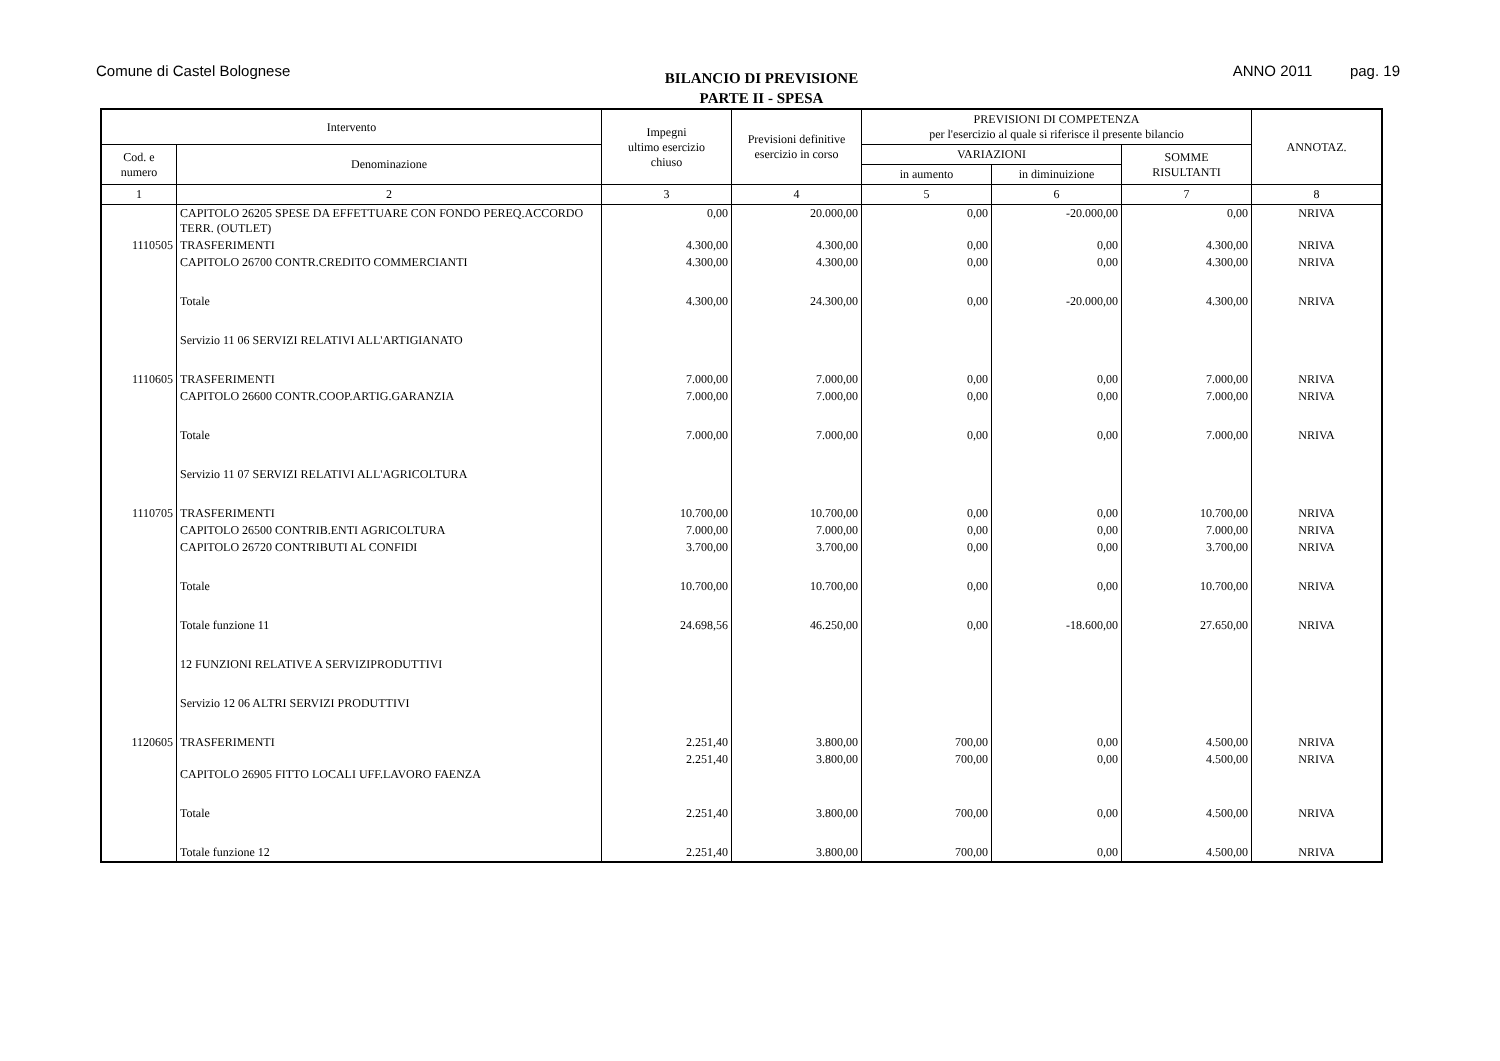Comune di Castel Bolognese
BILANCIO DI PREVISIONE
PARTE II - SPESA
ANNO 2011 pag. 19
| Intervento | | Impegni ultimo esercizio chiuso | Previsioni definitive esercizio in corso | PREVISIONI DI COMPETENZA per l'esercizio al quale si riferisce il presente bilancio | | | ANNOTAZ. |
| --- | --- | --- | --- | --- | --- | --- | --- |
| Cod. e numero | Denominazione | | | VARIAZIONI | | SOMME RISULTANTI | |
| | | | | in aumento | in diminuizione | | |
| 1 | 2 | 3 | 4 | 5 | 6 | 7 | 8 |
| | CAPITOLO 26205 SPESE DA EFFETTUARE CON FONDO PEREQ.ACCORDO TERR. (OUTLET) | 0,00 | 20.000,00 | 0,00 | -20.000,00 | 0,00 | NRIVA |
| 1110505 | TRASFERIMENTI | 4.300,00 | 4.300,00 | 0,00 | 0,00 | 4.300,00 | NRIVA |
| | CAPITOLO 26700 CONTR.CREDITO COMMERCIANTI | 4.300,00 | 4.300,00 | 0,00 | 0,00 | 4.300,00 | NRIVA |
| | Totale | 4.300,00 | 24.300,00 | 0,00 | -20.000,00 | 4.300,00 | NRIVA |
| | Servizio 11 06 SERVIZI RELATIVI ALL'ARTIGIANATO | | | | | | |
| 1110605 | TRASFERIMENTI | 7.000,00 | 7.000,00 | 0,00 | 0,00 | 7.000,00 | NRIVA |
| | CAPITOLO 26600 CONTR.COOP.ARTIG.GARANZIA | 7.000,00 | 7.000,00 | 0,00 | 0,00 | 7.000,00 | NRIVA |
| | Totale | 7.000,00 | 7.000,00 | 0,00 | 0,00 | 7.000,00 | NRIVA |
| | Servizio 11 07 SERVIZI RELATIVI ALL'AGRICOLTURA | | | | | | |
| 1110705 | TRASFERIMENTI | 10.700,00 | 10.700,00 | 0,00 | 0,00 | 10.700,00 | NRIVA |
| | CAPITOLO 26500 CONTRIB.ENTI AGRICOLTURA | 7.000,00 | 7.000,00 | 0,00 | 0,00 | 7.000,00 | NRIVA |
| | CAPITOLO 26720 CONTRIBUTI AL CONFIDI | 3.700,00 | 3.700,00 | 0,00 | 0,00 | 3.700,00 | NRIVA |
| | Totale | 10.700,00 | 10.700,00 | 0,00 | 0,00 | 10.700,00 | NRIVA |
| | Totale funzione 11 | 24.698,56 | 46.250,00 | 0,00 | -18.600,00 | 27.650,00 | NRIVA |
| | 12 FUNZIONI RELATIVE A SERVIZIPRODUTTIVI | | | | | | |
| | Servizio 12 06 ALTRI SERVIZI PRODUTTIVI | | | | | | |
| 1120605 | TRASFERIMENTI | 2.251,40 | 3.800,00 | 700,00 | 0,00 | 4.500,00 | NRIVA |
| | CAPITOLO 26905 FITTO LOCALI UFF.LAVORO FAENZA | 2.251,40 | 3.800,00 | 700,00 | 0,00 | 4.500,00 | NRIVA |
| | Totale | 2.251,40 | 3.800,00 | 700,00 | 0,00 | 4.500,00 | NRIVA |
| | Totale funzione 12 | 2.251,40 | 3.800,00 | 700,00 | 0,00 | 4.500,00 | NRIVA |